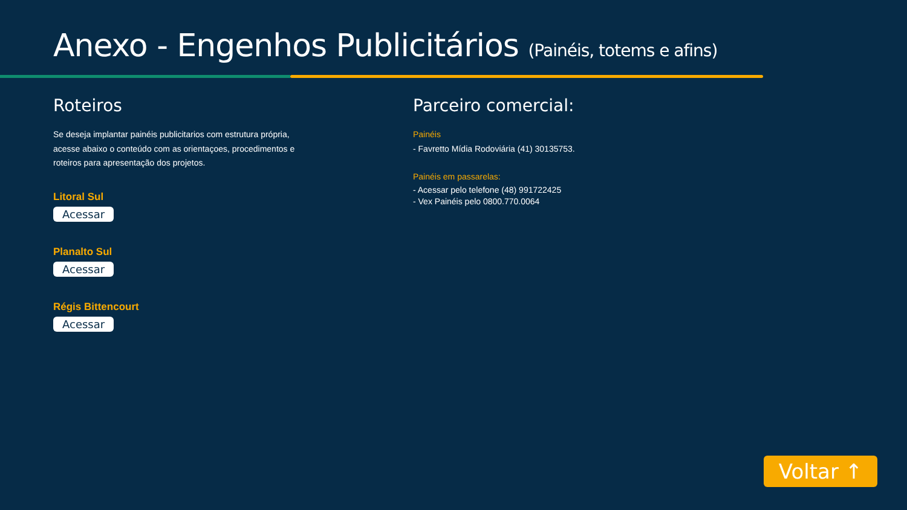Anexo - Engenhos Publicitários (Painéis, totems e afins)
Roteiros
Se deseja implantar painéis publicitarios com estrutura própria, acesse abaixo o conteúdo com as orientaçoes, procedimentos e roteiros para apresentação dos projetos.
Litoral Sul
Acessar
Planalto Sul
Acessar
Régis Bittencourt
Acessar
Parceiro comercial:
Painéis
- Favretto Mídia Rodoviária (41) 30135753.
Painéis em passarelas:
- Acessar pelo telefone (48) 991722425
- Vex Painéis pelo 0800.770.0064
Voltar ↑